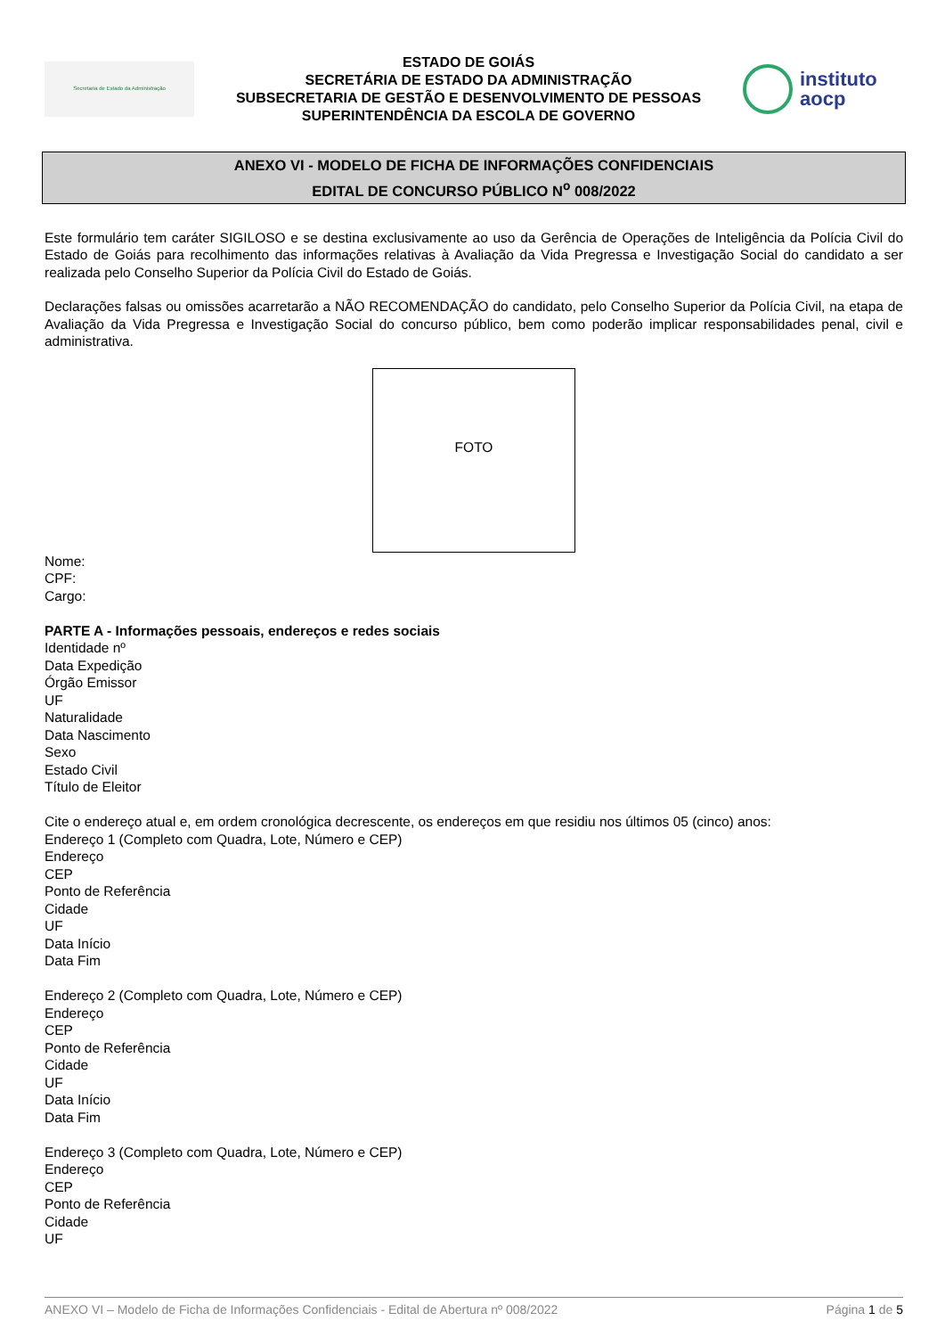Secretaria de Estado da Administração
ESTADO DE GOIÁS
SECRETÁRIA DE ESTADO DA ADMINISTRAÇÃO
SUBSECRETARIA DE GESTÃO E DESENVOLVIMENTO DE PESSOAS
SUPERINTENDÊNCIA DA ESCOLA DE GOVERNO
instituto
aocp
ANEXO VI - MODELO DE FICHA DE INFORMAÇÕES CONFIDENCIAIS
EDITAL DE CONCURSO PÚBLICO N<sup>o</sup> 008/2022
Este formulário tem caráter SIGILOSO e se destina exclusivamente ao uso da Gerência de Operações de Inteligência da Polícia Civil do Estado de Goiás para recolhimento das informações relativas à Avaliação da Vida Pregressa e Investigação Social do candidato a ser realizada pelo Conselho Superior da Polícia Civil do Estado de Goiás.
Declarações falsas ou omissões acarretarão a NÃO RECOMENDAÇÃO do candidato, pelo Conselho Superior da Polícia Civil, na etapa de Avaliação da Vida Pregressa e Investigação Social do concurso público, bem como poderão implicar responsabilidades penal, civil e administrativa.
FOTO
Nome:
CPF:
Cargo:
PARTE A - Informações pessoais, endereços e redes sociais
Identidade nº
Data Expedição
Órgão Emissor
UF
Naturalidade
Data Nascimento
Sexo
Estado Civil
Título de Eleitor
Cite o endereço atual e, em ordem cronológica decrescente, os endereços em que residiu nos últimos 05 (cinco) anos:
Endereço 1 (Completo com Quadra, Lote, Número e CEP)
Endereço
CEP
Ponto de Referência
Cidade
UF
Data Início
Data Fim
Endereço 2 (Completo com Quadra, Lote, Número e CEP)
Endereço
CEP
Ponto de Referência
Cidade
UF
Data Início
Data Fim
Endereço 3 (Completo com Quadra, Lote, Número e CEP)
Endereço
CEP
Ponto de Referência
Cidade
UF
ANEXO VI – Modelo de Ficha de Informações Confidenciais - Edital de Abertura nº 008/2022 Página 1 de 5